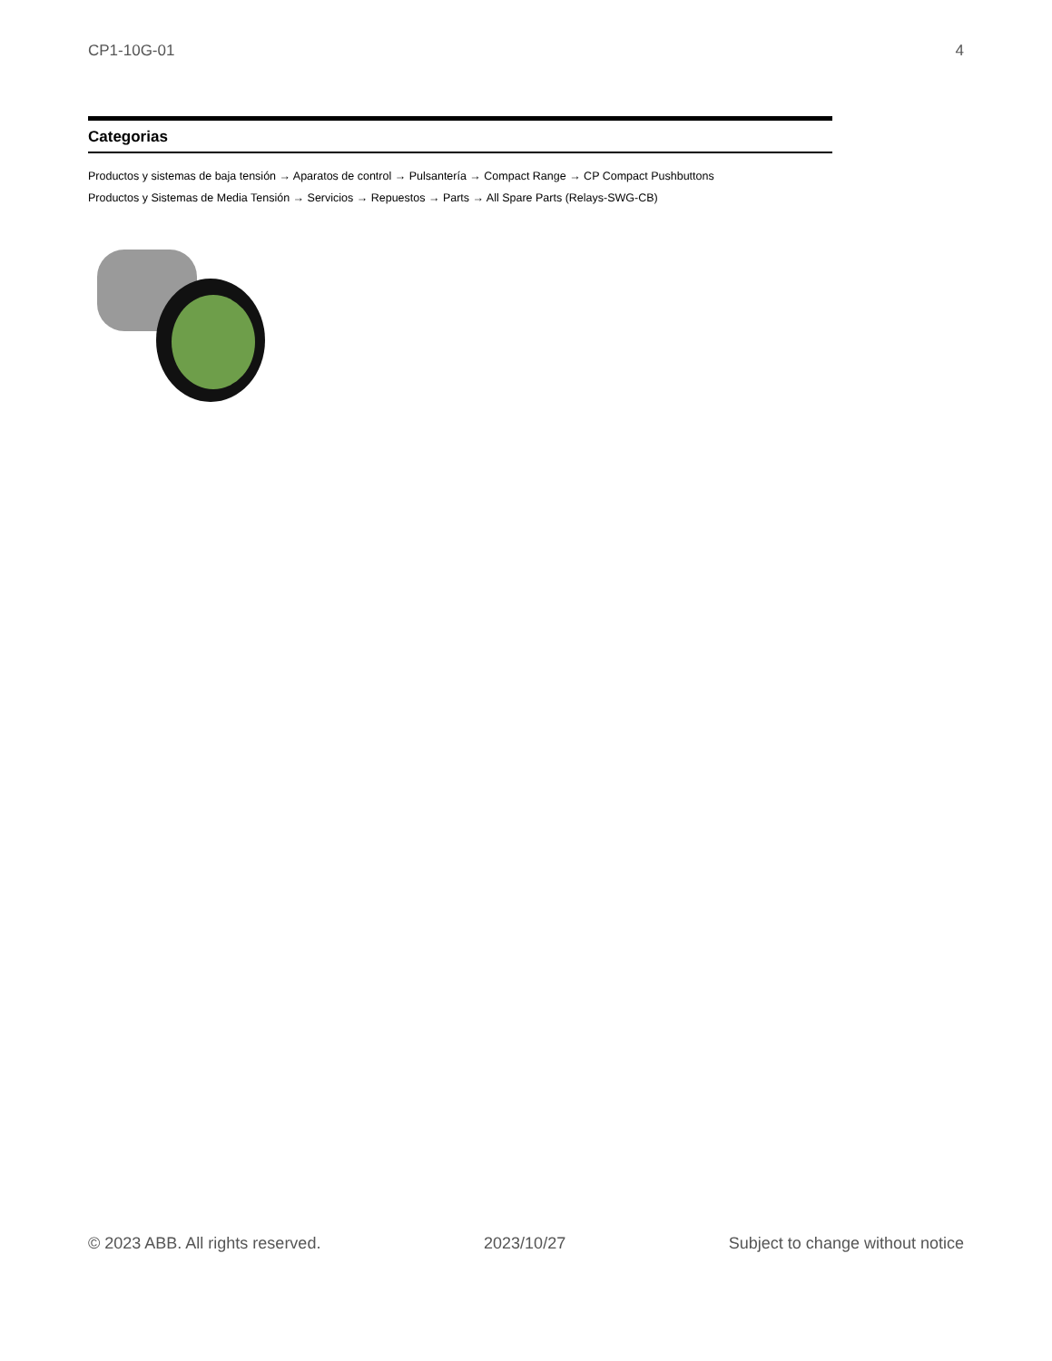CP1-10G-01 4
Categorias
Productos y sistemas de baja tensión → Aparatos de control → Pulsantería → Compact Range → CP Compact Pushbuttons
Productos y Sistemas de Media Tensión → Servicios → Repuestos → Parts → All Spare Parts (Relays-SWG-CB)
© 2023 ABB. All rights reserved. 2023/10/27 Subject to change without notice